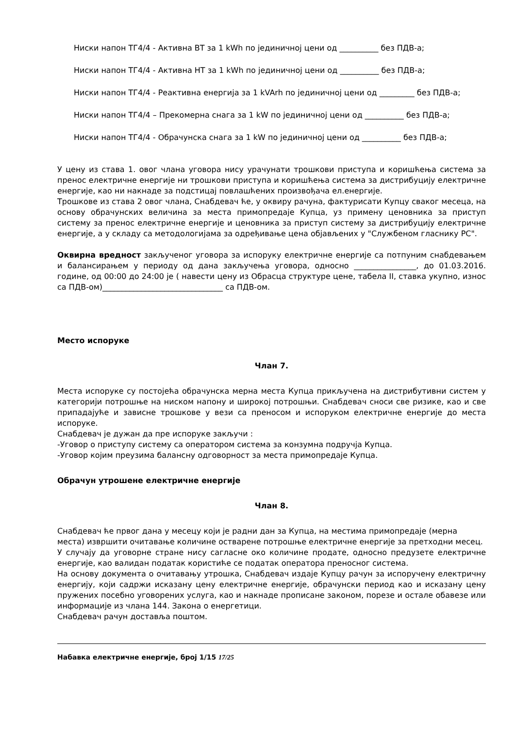Ниски напон ТГ4/4 - Активна ВТ за 1 kWh по јединичној цени од __________ без ПДВ-а;
Ниски напон ТГ4/4 - Активна НТ за 1 kWh по јединичној цени од __________ без ПДВ-а;
Ниски напон ТГ4/4 - Реактивна енергија за 1 kVArh по јединичној цени од _________ без ПДВ-а;
Ниски напон ТГ4/4 – Прекомерна снага за 1 kW по јединичној цени од __________ без ПДВ-а;
Ниски напон ТГ4/4 - Обрачунска снага за 1 kW по јединичној цени од __________ без ПДВ-а;
У цену из става 1. овог члана уговора нису урачунати трошкови приступа и коришћења система за пренос електричне енергије ни трошкови приступа и коришћења система за дистрибуцију електричне енергије, као ни накнаде за подстицај повлашћених произвођача ел.енергије.
Трошкове из става 2 овог члана, Снабдевач ће, у оквиру рачуна, фактурисати Купцу сваког месеца, на основу обрачунских величина за места примопредаје Купца, уз примену ценовника за приступ систему за пренос електричне енергије и ценовника за приступ систему за дистрибуцију електричне енергије, а у складу са методологијама за одређивање цена објављених у "Службеном гласнику РС".
Оквирна вредност закљученог уговора за испоруку електричне енергије са потпуним снабдевањем и балансирањем у периоду од дана закључења уговора, односно ________________, до 01.03.2016. године, од 00:00 до 24:00 је ( навести цену из Обрасца структуре цене, табела II, ставка укупно, износ са ПДВ-ом)_______________________________ са ПДВ-ом.
Место испоруке
Члан 7.
Места испоруке су постојећа обрачунска мерна места Купца прикључена на дистрибутивни систем у категорији потрошње на ниском напону и широкој потрошњи. Снабдевач сноси све ризике, као и све припадајуће и зависне трошкове у вези са преносом и испоруком електричне енергије до места испоруке.
Снабдевач је дужан да пре испоруке закључи :
-Уговор о приступу систему са оператором система за конзумна подручја Купца.
-Уговор којим преузима балансну одговорност за места примопредаје Купца.
Обрачун утрошене електричне енергије
Члан 8.
Снабдевач ће првог дана у месецу који је радни дан за Купца, на местима примопредаје (мерна места) извршити очитавање количине остварене потрошње електричне енергије за претходни месец.
У случају да уговорне стране нису сагласне око количине продате, односно предузете електричне енергије, као валидан податак користиће се податак оператора преносног система.
На основу документа о очитавању утрошка, Снабдевач издаје Купцу рачун за испоручену електричну енергију, који садржи исказану цену електричне енергије, обрачунски период као и исказану цену пружених посебно уговорених услуга, као и накнаде прописане законом, порезе и остале обавезе или информације из члана 144. Закона о енергетици.
Снабдевач рачун доставља поштом.
Набавка електричне енергије, број 1/15 17/25